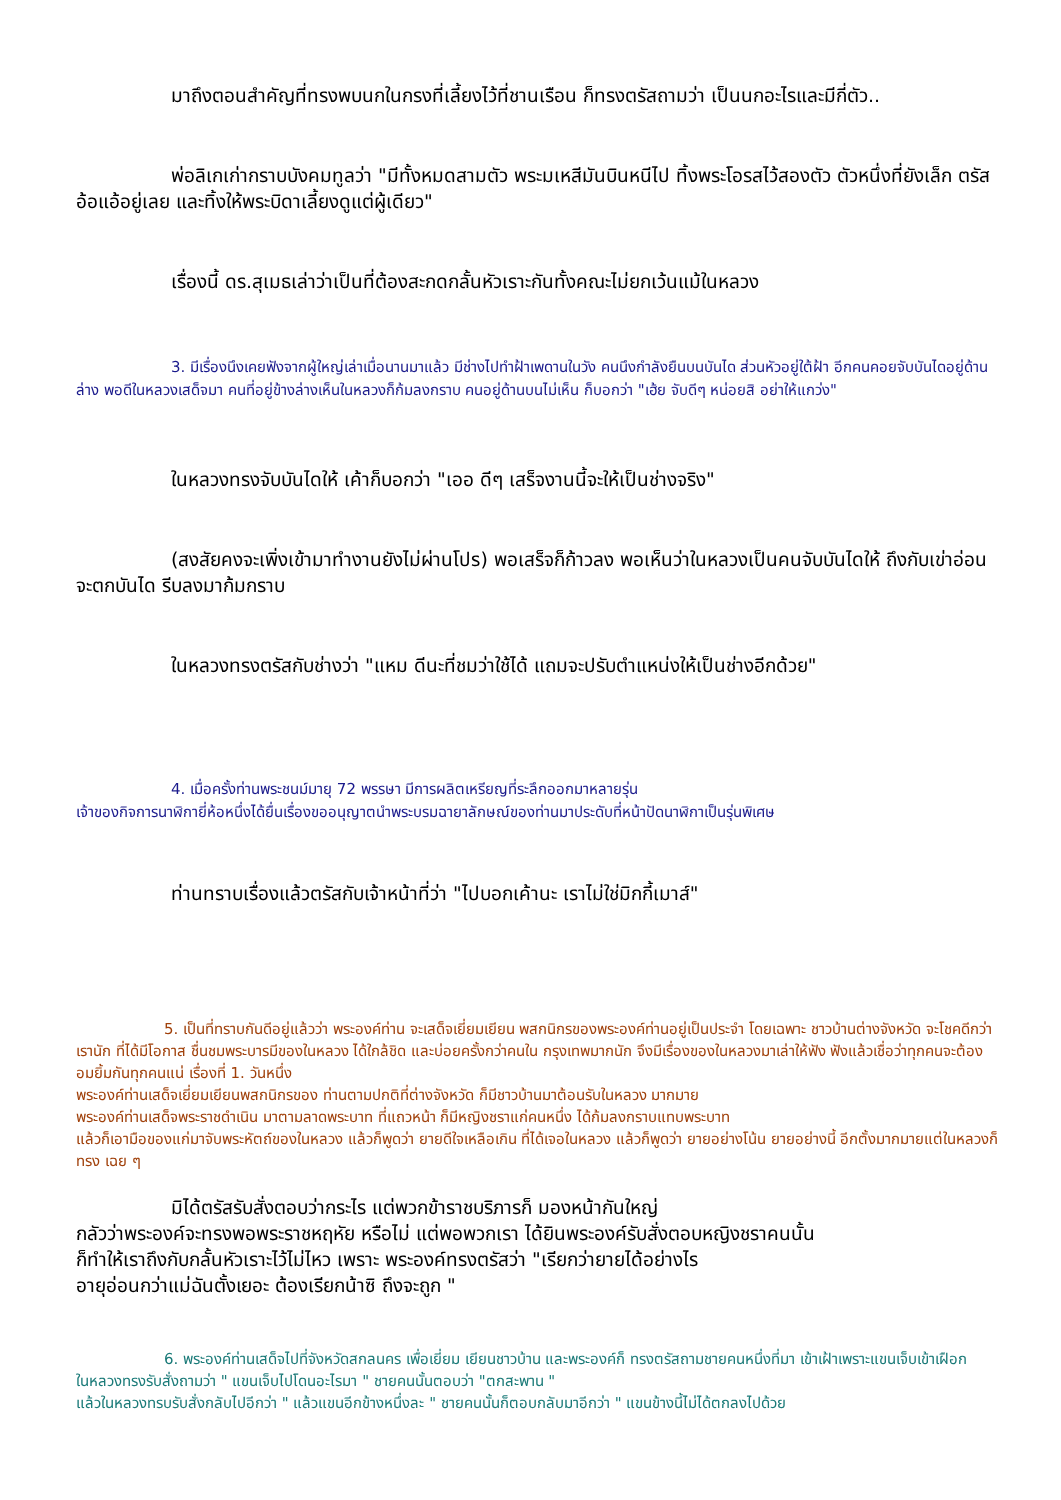มาถึงตอนสำคัญที่ทรงพบนกในกรงที่เลี้ยงไว้ที่ชานเรือน ก็ทรงตรัสถามว่า เป็นนกอะไรและมีกี่ตัว..
พ่อลิเกเก่ากราบบังคมทูลว่า "มีทั้งหมดสามตัว พระมเหสีมันบินหนีไป ทิ้งพระโอรสไว้สองตัว ตัวหนึ่งที่ยังเล็ก ตรัสอ้อแอ้อยู่เลย และทิ้งให้พระบิดาเลี้ยงดูแต่ผู้เดียว"
เรื่องนี้ ดร.สุเมธเล่าว่าเป็นที่ต้องสะกดกลั้นหัวเราะกันทั้งคณะไม่ยกเว้นแม้ในหลวง
3. มีเรื่องนึงเคยฟังจากผู้ใหญ่เล่าเมื่อนานมาแล้ว มีช่างไปทำฝ้าเพดานในวัง คนนึงกำลังยืนบนบันได ส่วนหัวอยู่ใต้ฝ้า อีกคนคอยจับบันไดอยู่ด้านล่าง พอดีในหลวงเสด็จมา คนที่อยู่ข้างล่างเห็นในหลวงก็ก้มลงกราบ คนอยู่ด้านบนไม่เห็น ก็บอกว่า "เฮ้ย จับดีๆ หน่อยสิ อย่าให้แกว่ง"
ในหลวงทรงจับบันไดให้ เค้าก็บอกว่า "เออ ดีๆ เสร็จงานนี้จะให้เป็นช่างจริง"
(สงสัยคงจะเพิ่งเข้ามาทำงานยังไม่ผ่านโปร) พอเสร็จก็ก้าวลง พอเห็นว่าในหลวงเป็นคนจับบันไดให้ ถึงกับเข่าอ่อน จะตกบันได รีบลงมาก้มกราบ
ในหลวงทรงตรัสกับช่างว่า "แหม ดีนะที่ชมว่าใช้ได้ แถมจะปรับตำแหน่งให้เป็นช่างอีกด้วย"
4. เมื่อครั้งท่านพระชนม์มายุ 72 พรรษา มีการผลิตเหรียญที่ระลึกออกมาหลายรุ่น
เจ้าของกิจการนาฬิกายี่ห้อหนึ่งได้ยื่นเรื่องขออนุญาตนำพระบรมฉายาลักษณ์ของท่านมาประดับที่หน้าปัดนาฬิกาเป็นรุ่นพิเศษ
ท่านทราบเรื่องแล้วตรัสกับเจ้าหน้าที่ว่า "ไปบอกเค้านะ เราไม่ใช่มิกกี้เมาส์"
5. เป็นที่ทราบกันดีอยู่แล้วว่า พระองค์ท่าน จะเสด็จเยี่ยมเยียน พสกนิกรของพระองค์ท่านอยู่เป็นประจำ โดยเฉพาะ ชาวบ้านต่างจังหวัด จะโชคดีกว่าเรานัก ที่ได้มีโอกาส ชื่นชมพระบารมีของในหลวง ได้ใกล้ชิด และบ่อยครั้งกว่าคนใน กรุงเทพมากนัก จึงมีเรื่องของในหลวงมาเล่าให้ฟัง ฟังแล้วเชื่อว่าทุกคนจะต้องอมยิ้มกันทุกคนแน่ เรื่องที่ 1. วันหนึ่ง
พระองค์ท่านเสด็จเยี่ยมเยียนพสกนิกรของ ท่านตามปกติที่ต่างจังหวัด ก็มีชาวบ้านมาต้อนรับในหลวง มากมาย
พระองค์ท่านเสด็จพระราชดำเนิน มาตามลาดพระบาท ที่แถวหน้า ก็มีหญิงชราแก่คนหนึ่ง ได้ก้มลงกราบแทบพระบาท
แล้วก็เอามือของแก่มาจับพระหัตถ์ของในหลวง แล้วก็พูดว่า ยายดีใจเหลือเกิน ที่ได้เจอในหลวง แล้วก็พูดว่า ยายอย่างโน้น ยายอย่างนี้ อีกตั้งมากมายแต่ในหลวงก็ทรง เฉย ๆ
มิได้ตรัสรับสั่งตอบว่ากระไร แต่พวกข้าราชบริภารก็ มองหน้ากันใหญ่
กลัวว่าพระองค์จะทรงพอพระราชหฤหัย หรือไม่ แต่พอพวกเรา ได้ยินพระองค์รับสั่งตอบหญิงชราคนนั้น
ก็ทำให้เราถึงกับกลั้นหัวเราะไว้ไม่ไหว เพราะ พระองค์ทรงตรัสว่า "เรียกว่ายายได้อย่างไร
อายุอ่อนกว่าแม่ฉันตั้งเยอะ ต้องเรียกน้าซิ ถึงจะถูก "
6. พระองค์ท่านเสด็จไปที่จังหวัดสกลนคร เพื่อเยี่ยม เยียนชาวบ้าน และพระองค์ก็ ทรงตรัสถามชายคนหนึ่งที่มา เข้าเฝ้าเพราะแขนเจ็บเข้าเฝือก ในหลวงทรงรับสั่งถามว่า " แขนเจ็บไปโดนอะไรมา " ชายคนนั้นตอบว่า "ตกสะพาน "
แล้วในหลวงทรบรับสั่งกลับไปอีกว่า " แล้วแขนอีกข้างหนึ่งละ " ชายคนนั้นก็ตอบกลับมาอีกว่า " แขนข้างนี้ไม่ได้ตกลงไปด้วย